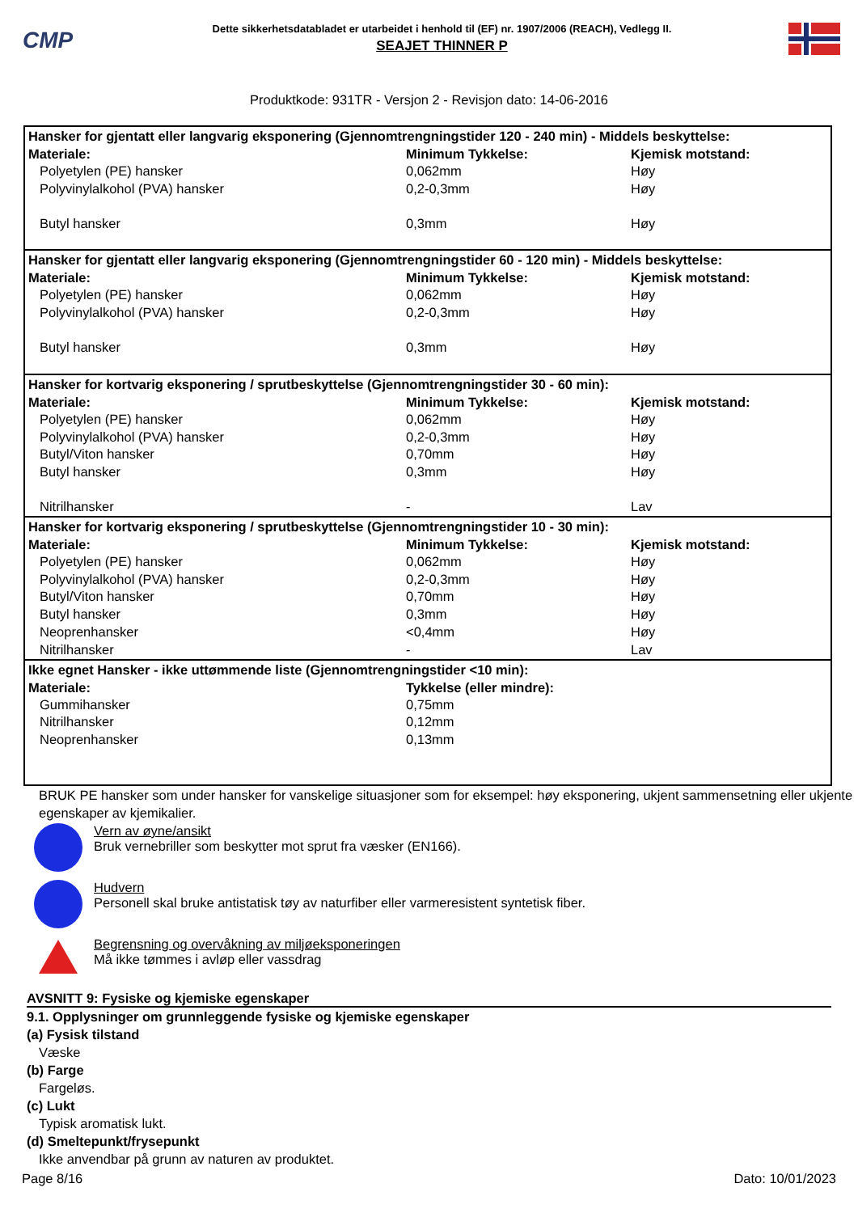CMP
Dette sikkerhetsdatabladet er utarbeidet i henhold til (EF) nr. 1907/2006 (REACH), Vedlegg II.
SEAJET THINNER P
Produktkode: 931TR - Versjon 2 - Revisjon dato: 14-06-2016
| Hansker for gjentatt eller langvarig eksponering (Gjennomtrengningstider 120 - 240 min) - Middels beskyttelse: | | |
| --- | --- | --- |
| Materiale: | Minimum Tykkelse: | Kjemisk motstand: |
| Polyetylen (PE) hansker | 0,062mm | Høy |
| Polyvinylalkohol (PVA) hansker | 0,2-0,3mm | Høy |
| Butyl hansker | 0,3mm | Høy |
| Hansker for gjentatt eller langvarig eksponering (Gjennomtrengningstider 60 - 120 min) - Middels beskyttelse: | | |
| Materiale: | Minimum Tykkelse: | Kjemisk motstand: |
| Polyetylen (PE) hansker | 0,062mm | Høy |
| Polyvinylalkohol (PVA) hansker | 0,2-0,3mm | Høy |
| Butyl hansker | 0,3mm | Høy |
| Hansker for kortvarig eksponering / sprutbeskyttelse (Gjennomtrengningstider 30 - 60 min): | | |
| Materiale: | Minimum Tykkelse: | Kjemisk motstand: |
| Polyetylen (PE) hansker | 0,062mm | Høy |
| Polyvinylalkohol (PVA) hansker | 0,2-0,3mm | Høy |
| Butyl/Viton hansker | 0,70mm | Høy |
| Butyl hansker | 0,3mm | Høy |
| Nitrilhansker | - | Lav |
| Hansker for kortvarig eksponering / sprutbeskyttelse (Gjennomtrengningstider 10 - 30 min): | | |
| Materiale: | Minimum Tykkelse: | Kjemisk motstand: |
| Polyetylen (PE) hansker | 0,062mm | Høy |
| Polyvinylalkohol (PVA) hansker | 0,2-0,3mm | Høy |
| Butyl/Viton hansker | 0,70mm | Høy |
| Butyl hansker | 0,3mm | Høy |
| Neoprenhansker | <0,4mm | Høy |
| Nitrilhansker | - | Lav |
| Ikke egnet Hansker - ikke uttømmende liste (Gjennomtrengningstider <10 min): | | |
| Materiale: | Tykkelse (eller mindre): | |
| Gummihansker | 0,75mm | |
| Nitrilhansker | 0,12mm | |
| Neoprenhansker | 0,13mm | |
BRUK PE hansker som under hansker for vanskelige situasjoner som for eksempel: høy eksponering, ukjent sammensetning eller ukjente egenskaper av kjemikalier.
Vern av øyne/ansikt
Bruk vernebriller som beskytter mot sprut fra væsker (EN166).
Hudvern
Personell skal bruke antistatisk tøy av naturfiber eller varmeresistent syntetisk fiber.
Begrensning og overvåkning av miljøeksponeringen
Må ikke tømmes i avløp eller vassdrag
AVSNITT 9: Fysiske og kjemiske egenskaper
9.1. Opplysninger om grunnleggende fysiske og kjemiske egenskaper
(a) Fysisk tilstand
Væske
(b) Farge
Fargeløs.
(c) Lukt
Typisk aromatisk lukt.
(d) Smeltepunkt/frysepunkt
Ikke anvendbar på grunn av naturen av produktet.
Page 8/16 Dato: 10/01/2023